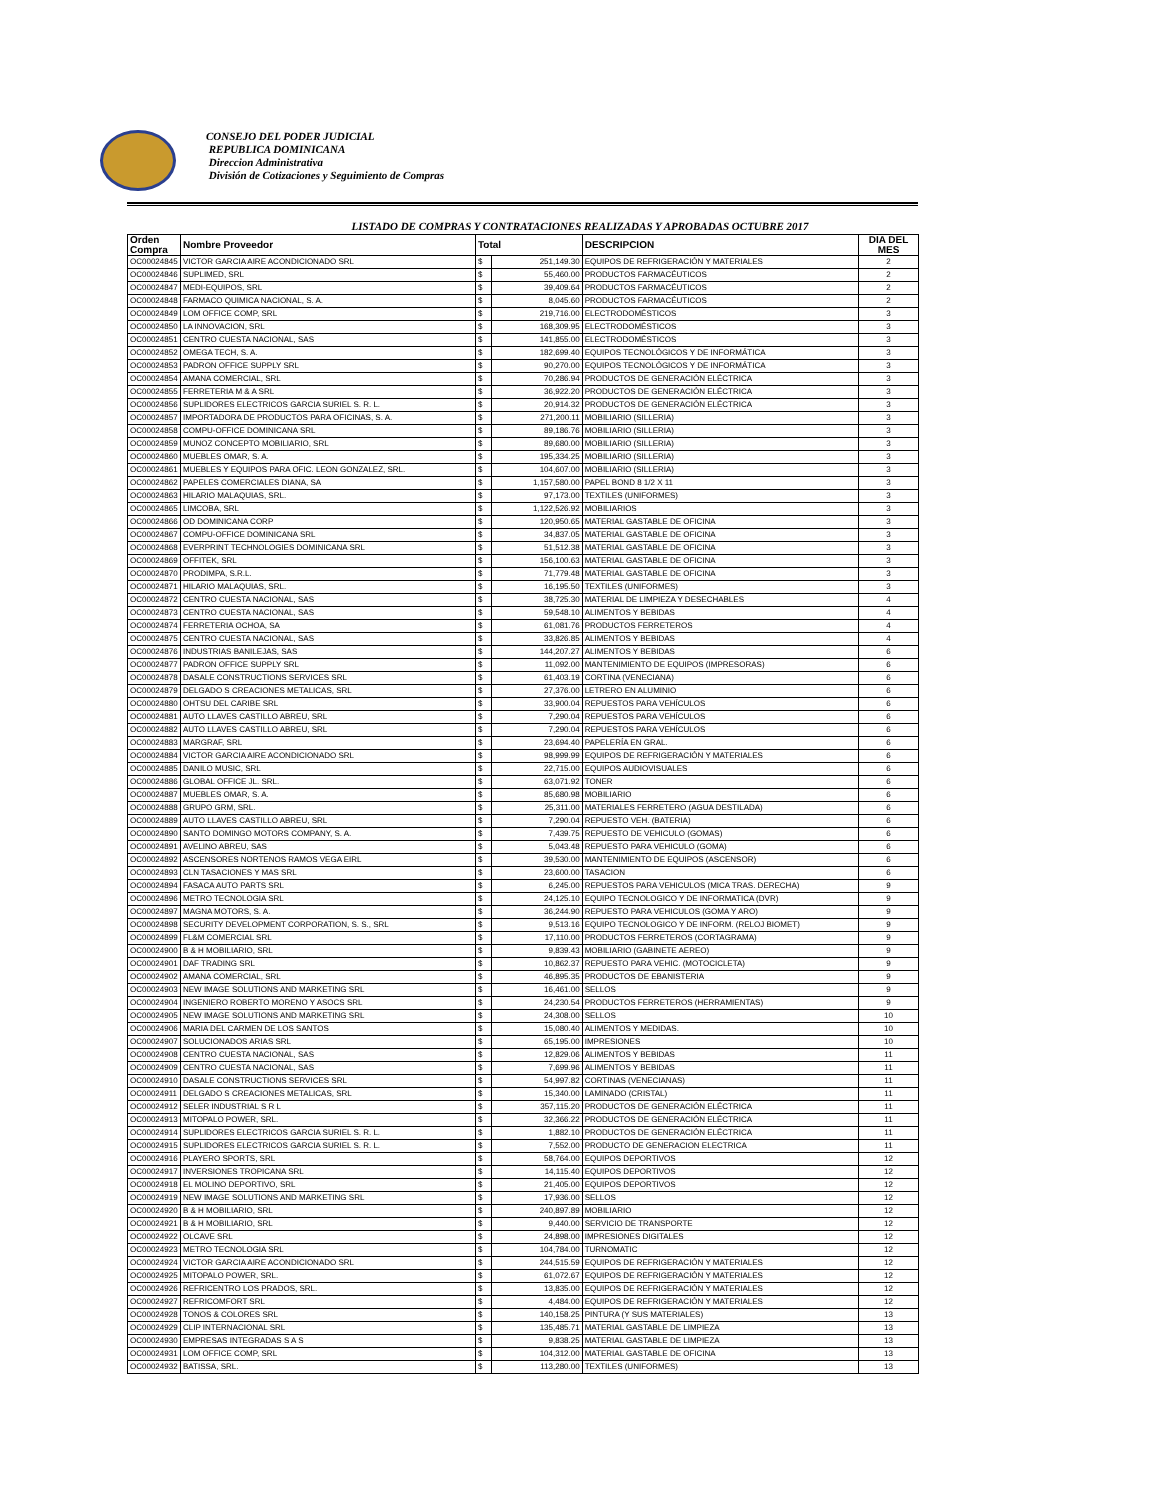CONSEJO DEL PODER JUDICIAL
REPUBLICA DOMINICANA
Direccion Administrativa
División de Cotizaciones y Seguimiento de Compras
LISTADO DE COMPRAS Y CONTRATACIONES REALIZADAS Y APROBADAS OCTUBRE 2017
| Orden Compra | Nombre Proveedor | Total | | DESCRIPCION | DIA DEL MES |
| --- | --- | --- | --- | --- | --- |
| OC00024845 | VICTOR GARCIA AIRE ACONDICIONADO SRL | $ | 251,149.30 | EQUIPOS DE REFRIGERACIÓN Y MATERIALES | 2 |
| OC00024846 | SUPLIMED, SRL | $ | 55,460.00 | PRODUCTOS FARMACÉUTICOS | 2 |
| OC00024847 | MEDI-EQUIPOS, SRL | $ | 39,409.64 | PRODUCTOS FARMACÉUTICOS | 2 |
| OC00024848 | FARMACO QUIMICA NACIONAL, S. A. | $ | 8,045.60 | PRODUCTOS FARMACÉUTICOS | 2 |
| OC00024849 | LOM OFFICE COMP, SRL | $ | 219,716.00 | ELECTRODOMÉSTICOS | 3 |
| OC00024850 | LA INNOVACION, SRL | $ | 168,309.95 | ELECTRODOMÉSTICOS | 3 |
| OC00024851 | CENTRO CUESTA NACIONAL, SAS | $ | 141,855.00 | ELECTRODOMÉSTICOS | 3 |
| OC00024852 | OMEGA TECH, S. A. | $ | 182,699.40 | EQUIPOS TECNOLÓGICOS Y DE INFORMÁTICA | 3 |
| OC00024853 | PADRON OFFICE SUPPLY SRL | $ | 90,270.00 | EQUIPOS TECNOLÓGICOS Y DE INFORMÁTICA | 3 |
| OC00024854 | AMANA COMERCIAL, SRL | $ | 70,286.94 | PRODUCTOS DE GENERACIÓN ELÉCTRICA | 3 |
| OC00024855 | FERRETERIA M & A SRL | $ | 36,922.20 | PRODUCTOS DE GENERACIÓN ELÉCTRICA | 3 |
| OC00024856 | SUPLIDORES ELECTRICOS GARCIA SURIEL S. R. L. | $ | 20,914.32 | PRODUCTOS DE GENERACIÓN ELÉCTRICA | 3 |
| OC00024857 | IMPORTADORA DE PRODUCTOS PARA OFICINAS, S. A. | $ | 271,200.11 | MOBILIARIO (SILLERIA) | 3 |
| OC00024858 | COMPU-OFFICE DOMINICANA SRL | $ | 89,186.76 | MOBILIARIO (SILLERIA) | 3 |
| OC00024859 | MUNOZ CONCEPTO MOBILIARIO, SRL | $ | 89,680.00 | MOBILIARIO (SILLERIA) | 3 |
| OC00024860 | MUEBLES OMAR, S. A. | $ | 195,334.25 | MOBILIARIO (SILLERIA) | 3 |
| OC00024861 | MUEBLES Y EQUIPOS PARA OFIC. LEON GONZALEZ, SRL. | $ | 104,607.00 | MOBILIARIO (SILLERIA) | 3 |
| OC00024862 | PAPELES COMERCIALES DIANA, SA | $ | 1,157,580.00 | PAPEL BOND 8 1/2 X 11 | 3 |
| OC00024863 | HILARIO MALAQUIAS, SRL. | $ | 97,173.00 | TEXTILES (UNIFORMES) | 3 |
| OC00024865 | LIMCOBA, SRL | $ | 1,122,526.92 | MOBILIARIOS | 3 |
| OC00024866 | OD DOMINICANA CORP | $ | 120,950.65 | MATERIAL GASTABLE DE OFICINA | 3 |
| OC00024867 | COMPU-OFFICE DOMINICANA SRL | $ | 34,837.05 | MATERIAL GASTABLE DE OFICINA | 3 |
| OC00024868 | EVERPRINT TECHNOLOGIES DOMINICANA SRL | $ | 51,512.38 | MATERIAL GASTABLE DE OFICINA | 3 |
| OC00024869 | OFFITEK, SRL | $ | 156,100.63 | MATERIAL GASTABLE DE OFICINA | 3 |
| OC00024870 | PRODIMPA, S.R.L. | $ | 71,779.48 | MATERIAL GASTABLE DE OFICINA | 3 |
| OC00024871 | HILARIO MALAQUIAS, SRL. | $ | 16,195.50 | TEXTILES (UNIFORMES) | 3 |
| OC00024872 | CENTRO CUESTA NACIONAL, SAS | $ | 38,725.30 | MATERIAL DE LIMPIEZA Y DESECHABLES | 4 |
| OC00024873 | CENTRO CUESTA NACIONAL, SAS | $ | 59,548.10 | ALIMENTOS Y BEBIDAS | 4 |
| OC00024874 | FERRETERIA OCHOA, SA | $ | 61,081.76 | PRODUCTOS FERRETEROS | 4 |
| OC00024875 | CENTRO CUESTA NACIONAL, SAS | $ | 33,826.85 | ALIMENTOS Y BEBIDAS | 4 |
| OC00024876 | INDUSTRIAS BANILEJAS, SAS | $ | 144,207.27 | ALIMENTOS Y BEBIDAS | 6 |
| OC00024877 | PADRON OFFICE SUPPLY SRL | $ | 11,092.00 | MANTENIMIENTO DE EQUIPOS (IMPRESORAS) | 6 |
| OC00024878 | DASALE CONSTRUCTIONS SERVICES SRL | $ | 61,403.19 | CORTINA (VENECIANA) | 6 |
| OC00024879 | DELGADO S CREACIONES METALICAS, SRL | $ | 27,376.00 | LETRERO EN ALUMINIO | 6 |
| OC00024880 | OHTSU DEL CARIBE SRL | $ | 33,900.04 | REPUESTOS PARA VEHÍCULOS | 6 |
| OC00024881 | AUTO LLAVES CASTILLO ABREU, SRL | $ | 7,290.04 | REPUESTOS PARA VEHÍCULOS | 6 |
| OC00024882 | AUTO LLAVES CASTILLO ABREU, SRL | $ | 7,290.04 | REPUESTOS PARA VEHÍCULOS | 6 |
| OC00024883 | MARGRAF, SRL | $ | 23,694.40 | PAPELERÍA EN GRAL. | 6 |
| OC00024884 | VICTOR GARCIA AIRE ACONDICIONADO SRL | $ | 98,999.99 | EQUIPOS DE REFRIGERACIÓN Y MATERIALES | 6 |
| OC00024885 | DANILO MUSIC, SRL | $ | 22,715.00 | EQUIPOS AUDIOVISUALES | 6 |
| OC00024886 | GLOBAL OFFICE JL. SRL. | $ | 63,071.92 | TONER | 6 |
| OC00024887 | MUEBLES OMAR, S. A. | $ | 85,680.98 | MOBILIARIO | 6 |
| OC00024888 | GRUPO GRM, SRL. | $ | 25,311.00 | MATERIALES FERRETERO (AGUA DESTILADA) | 6 |
| OC00024889 | AUTO LLAVES CASTILLO ABREU, SRL | $ | 7,290.04 | REPUESTO VEH. (BATERIA) | 6 |
| OC00024890 | SANTO DOMINGO MOTORS COMPANY, S. A. | $ | 7,439.75 | REPUESTO DE VEHICULO (GOMAS) | 6 |
| OC00024891 | AVELINO ABREU, SAS | $ | 5,043.48 | REPUESTO PARA VEHICULO (GOMA) | 6 |
| OC00024892 | ASCENSORES NORTENOS RAMOS VEGA EIRL | $ | 39,530.00 | MANTENIMIENTO DE EQUIPOS (ASCENSOR) | 6 |
| OC00024893 | CLN TASACIONES Y MAS SRL | $ | 23,600.00 | TASACION | 6 |
| OC00024894 | FASACA AUTO PARTS SRL | $ | 6,245.00 | REPUESTOS PARA VEHICULOS (MICA TRAS. DERECHA) | 9 |
| OC00024896 | METRO TECNOLOGIA SRL | $ | 24,125.10 | EQUIPO TECNOLOGICO Y DE INFORMATICA (DVR) | 9 |
| OC00024897 | MAGNA MOTORS, S. A. | $ | 36,244.90 | REPUESTO PARA VEHICULOS (GOMA Y ARO) | 9 |
| OC00024898 | SECURITY DEVELOPMENT CORPORATION, S. S., SRL | $ | 9,513.16 | EQUIPO TECNOLOGICO Y DE INFORM. (RELOJ BIOMET) | 9 |
| OC00024899 | FL&M COMERCIAL SRL | $ | 17,110.00 | PRODUCTOS FERRETEROS (CORTAGRAMA) | 9 |
| OC00024900 | B & H MOBILIARIO, SRL | $ | 9,839.43 | MOBILIARIO (GABINETE AEREO) | 9 |
| OC00024901 | DAF TRADING SRL | $ | 10,862.37 | REPUESTO PARA VEHIC. (MOTOCICLETA) | 9 |
| OC00024902 | AMANA COMERCIAL, SRL | $ | 46,895.35 | PRODUCTOS DE EBANISTERIA | 9 |
| OC00024903 | NEW IMAGE SOLUTIONS AND MARKETING SRL | $ | 16,461.00 | SELLOS | 9 |
| OC00024904 | INGENIERO ROBERTO MORENO Y ASOCS SRL | $ | 24,230.54 | PRODUCTOS FERRETEROS (HERRAMIENTAS) | 9 |
| OC00024905 | NEW IMAGE SOLUTIONS AND MARKETING SRL | $ | 24,308.00 | SELLOS | 10 |
| OC00024906 | MARIA DEL CARMEN DE LOS SANTOS | $ | 15,080.40 | ALIMENTOS Y MEDIDAS. | 10 |
| OC00024907 | SOLUCIONADOS ARIAS SRL | $ | 65,195.00 | IMPRESIONES | 10 |
| OC00024908 | CENTRO CUESTA NACIONAL, SAS | $ | 12,829.06 | ALIMENTOS Y BEBIDAS | 11 |
| OC00024909 | CENTRO CUESTA NACIONAL, SAS | $ | 7,699.96 | ALIMENTOS Y BEBIDAS | 11 |
| OC00024910 | DASALE CONSTRUCTIONS SERVICES SRL | $ | 54,997.82 | CORTINAS (VENECIANAS) | 11 |
| OC00024911 | DELGADO S CREACIONES METALICAS, SRL | $ | 15,340.00 | LAMINADO (CRISTAL) | 11 |
| OC00024912 | SELER INDUSTRIAL S R L | $ | 357,115.20 | PRODUCTOS DE GENERACIÓN ELÉCTRICA | 11 |
| OC00024913 | MITOPALO POWER, SRL. | $ | 32,366.22 | PRODUCTOS DE GENERACIÓN ELÉCTRICA | 11 |
| OC00024914 | SUPLIDORES ELECTRICOS GARCIA SURIEL S. R. L. | $ | 1,882.10 | PRODUCTOS DE GENERACIÓN ELÉCTRICA | 11 |
| OC00024915 | SUPLIDORES ELECTRICOS GARCIA SURIEL S. R. L. | $ | 7,552.00 | PRODUCTO DE GENERACION ELECTRICA | 11 |
| OC00024916 | PLAYERO SPORTS, SRL | $ | 58,764.00 | EQUIPOS DEPORTIVOS | 12 |
| OC00024917 | INVERSIONES TROPICANA SRL | $ | 14,115.40 | EQUIPOS DEPORTIVOS | 12 |
| OC00024918 | EL MOLINO DEPORTIVO, SRL | $ | 21,405.00 | EQUIPOS DEPORTIVOS | 12 |
| OC00024919 | NEW IMAGE SOLUTIONS AND MARKETING SRL | $ | 17,936.00 | SELLOS | 12 |
| OC00024920 | B & H MOBILIARIO, SRL | $ | 240,897.89 | MOBILIARIO | 12 |
| OC00024921 | B & H MOBILIARIO, SRL | $ | 9,440.00 | SERVICIO DE TRANSPORTE | 12 |
| OC00024922 | OLCAVE SRL | $ | 24,898.00 | IMPRESIONES DIGITALES | 12 |
| OC00024923 | METRO TECNOLOGIA SRL | $ | 104,784.00 | TURNOMATIC | 12 |
| OC00024924 | VICTOR GARCIA AIRE ACONDICIONADO SRL | $ | 244,515.59 | EQUIPOS DE REFRIGERACIÓN Y MATERIALES | 12 |
| OC00024925 | MITOPALO POWER, SRL. | $ | 61,072.67 | EQUIPOS DE REFRIGERACIÓN Y MATERIALES | 12 |
| OC00024926 | REFRICENTRO LOS PRADOS, SRL. | $ | 13,835.00 | EQUIPOS DE REFRIGERACIÓN Y MATERIALES | 12 |
| OC00024927 | REFRICOMFORT SRL | $ | 4,484.00 | EQUIPOS DE REFRIGERACIÓN Y MATERIALES | 12 |
| OC00024928 | TONOS & COLORES SRL | $ | 140,158.25 | PINTURA (Y SUS MATERIALES) | 13 |
| OC00024929 | CLIP INTERNACIONAL SRL | $ | 135,485.71 | MATERIAL GASTABLE DE LIMPIEZA | 13 |
| OC00024930 | EMPRESAS INTEGRADAS S A S | $ | 9,838.25 | MATERIAL GASTABLE DE LIMPIEZA | 13 |
| OC00024931 | LOM OFFICE COMP, SRL | $ | 104,312.00 | MATERIAL GASTABLE DE OFICINA | 13 |
| OC00024932 | BATISSA, SRL. | $ | 113,280.00 | TEXTILES (UNIFORMES) | 13 |